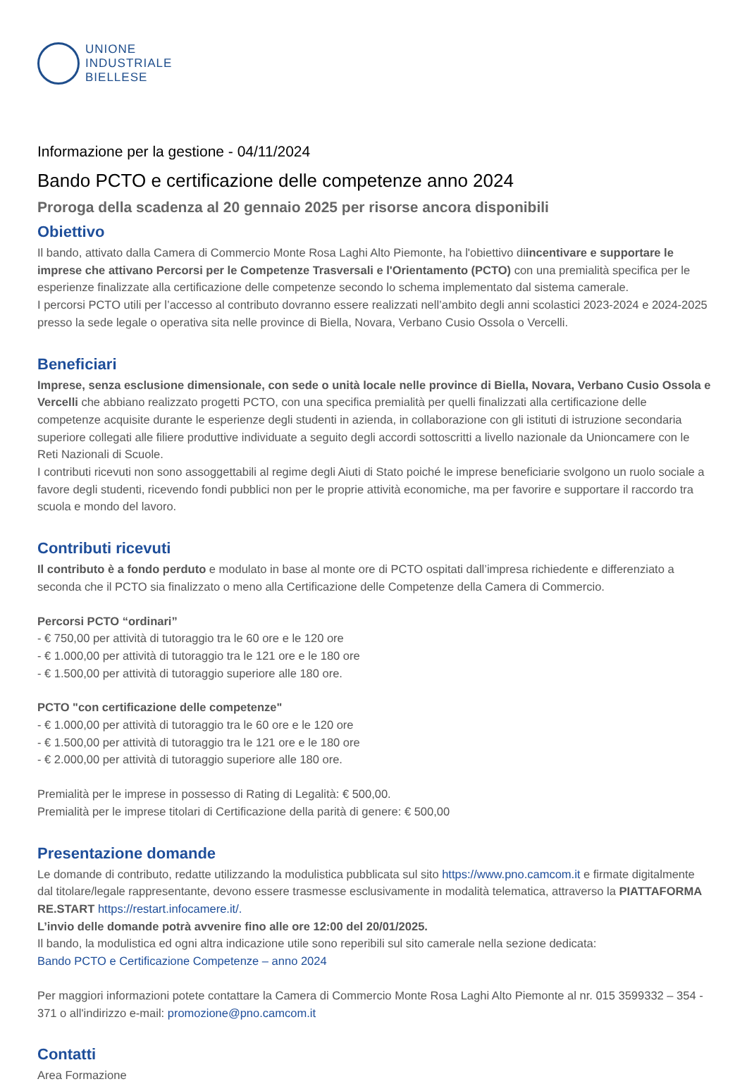UNIONE
INDUSTRIALE
BIELLESE
Informazione per la gestione - 04/11/2024
Bando PCTO e certificazione delle competenze anno 2024
Proroga della scadenza al 20 gennaio 2025 per risorse ancora disponibili
Obiettivo
Il bando, attivato dalla Camera di Commercio Monte Rosa Laghi Alto Piemonte, ha l'obiettivo diincentivare e supportare le imprese che attivano Percorsi per le Competenze Trasversali e l'Orientamento (PCTO) con una premialità specifica per le esperienze finalizzate alla certificazione delle competenze secondo lo schema implementato dal sistema camerale.
I percorsi PCTO utili per l’accesso al contributo dovranno essere realizzati nell’ambito degli anni scolastici 2023-2024 e 2024-2025 presso la sede legale o operativa sita nelle province di Biella, Novara, Verbano Cusio Ossola o Vercelli.
Beneficiari
Imprese, senza esclusione dimensionale, con sede o unità locale nelle province di Biella, Novara, Verbano Cusio Ossola e Vercelli che abbiano realizzato progetti PCTO, con una specifica premialità per quelli finalizzati alla certificazione delle competenze acquisite durante le esperienze degli studenti in azienda, in collaborazione con gli istituti di istruzione secondaria superiore collegati alle filiere produttive individuate a seguito degli accordi sottoscritti a livello nazionale da Unioncamere con le Reti Nazionali di Scuole.
I contributi ricevuti non sono assoggettabili al regime degli Aiuti di Stato poiché le imprese beneficiarie svolgono un ruolo sociale a favore degli studenti, ricevendo fondi pubblici non per le proprie attività economiche, ma per favorire e supportare il raccordo tra scuola e mondo del lavoro.
Contributi ricevuti
Il contributo è a fondo perduto e modulato in base al monte ore di PCTO ospitati dall’impresa richiedente e differenziato a seconda che il PCTO sia finalizzato o meno alla Certificazione delle Competenze della Camera di Commercio.
Percorsi PCTO “ordinari”
- € 750,00 per attività di tutoraggio tra le 60 ore e le 120 ore
- € 1.000,00 per attività di tutoraggio tra le 121 ore e le 180 ore
- € 1.500,00 per attività di tutoraggio superiore alle 180 ore.
PCTO "con certificazione delle competenze"
- € 1.000,00 per attività di tutoraggio tra le 60 ore e le 120 ore
- € 1.500,00 per attività di tutoraggio tra le 121 ore e le 180 ore
- € 2.000,00 per attività di tutoraggio superiore alle 180 ore.
Premialità per le imprese in possesso di Rating di Legalità: € 500,00.
Premialità per le imprese titolari di Certificazione della parità di genere: € 500,00
Presentazione domande
Le domande di contributo, redatte utilizzando la modulistica pubblicata sul sito https://www.pno.camcom.it e firmate digitalmente dal titolare/legale rappresentante, devono essere trasmesse esclusivamente in modalità telematica, attraverso la PIATTAFORMA RE.START https://restart.infocamere.it/.
L’invio delle domande potrà avvenire fino alle ore 12:00 del 20/01/2025.
Il bando, la modulistica ed ogni altra indicazione utile sono reperibili sul sito camerale nella sezione dedicata:
Bando PCTO e Certificazione Competenze – anno 2024
Per maggiori informazioni potete contattare la Camera di Commercio Monte Rosa Laghi Alto Piemonte al nr. 015 3599332 – 354 - 371 o all'indirizzo e-mail: promozione@pno.camcom.it
Contatti
Area Formazione